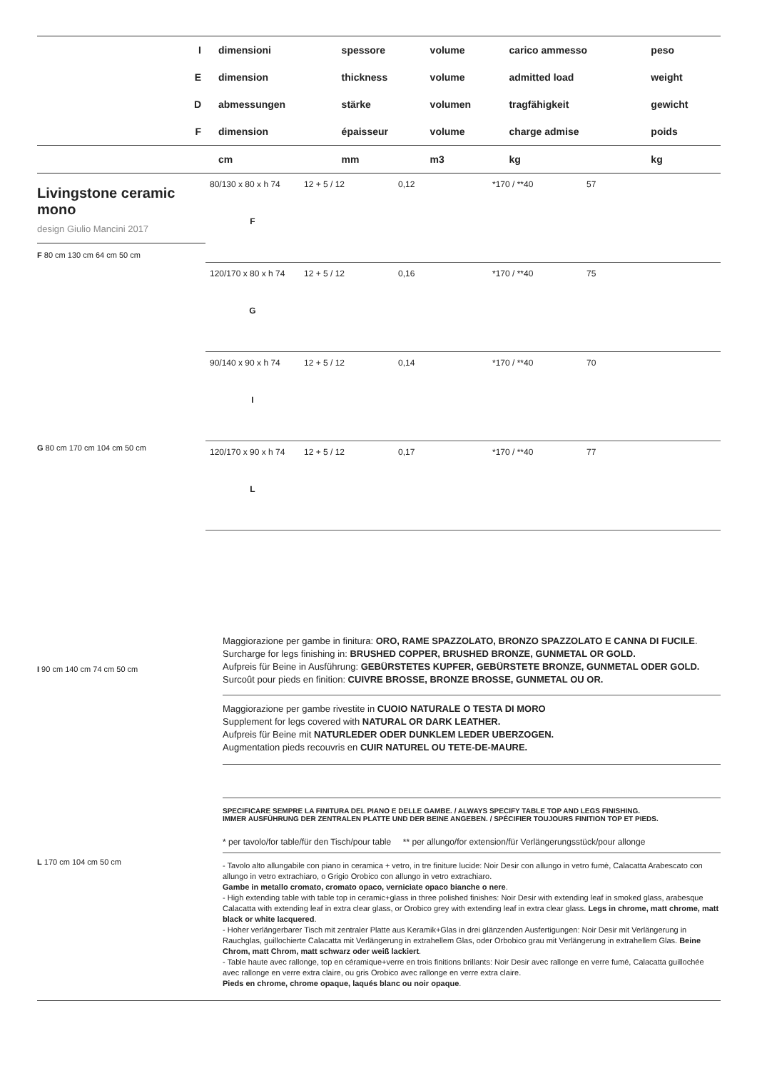| I | dimensioni | spessore | volume | carico ammesso | peso |
| E | dimension | thickness | volume | admitted load | weight |
| D | abmessungen | stärke | volumen | tragfähigkeit | gewicht |
| F | dimension | épaisseur | volume | charge admise | poids |
| | cm | mm | m3 | kg | kg |
Livingstone ceramic
mono
design Giulio Mancini 2017
F 80 cm 130 cm 64 cm 50 cm
G 80 cm 170 cm 104 cm 50 cm
80/130 x 80 x h 74
F
12 + 5 / 12 0,12 *170 / **40 57
120/170 x 80 x h 74
G
12 + 5 / 12 0,16 *170 / **40 75
90/140 x 90 x h 74
I
12 + 5 / 12 0,14 *170 / **40 70
120/170 x 90 x h 74
L
12 + 5 / 12 0,17 *170 / **40 77
I 90 cm 140 cm 74 cm 50 cm
L 170 cm 104 cm 50 cm
Maggiorazione per gambe in finitura: ORO, RAME SPAZZOLATO, BRONZO SPAZZOLATO E CANNA DI FUCILE.
Surcharge for legs finishing in: BRUSHED COPPER, BRUSHED BRONZE, GUNMETAL OR GOLD.
Aufpreis für Beine in Ausführung: GEBÜRSTETES KUPFER, GEBÜRSTETE BRONZE, GUNMETAL ODER GOLD.
Surcoût pour pieds en finition: CUIVRE BROSSE, BRONZE BROSSE, GUNMETAL OU OR.
Maggiorazione per gambe rivestite in CUOIO NATURALE O TESTA DI MORO
Supplement for legs covered with NATURAL OR DARK LEATHER.
Aufpreis für Beine mit NATURLEDER ODER DUNKLEM LEDER UBERZOGEN.
Augmentation pieds recouvris en CUIR NATUREL OU TETE-DE-MAURE.
SPECIFICARE SEMPRE LA FINITURA DEL PIANO E DELLE GAMBE. / ALWAYS SPECIFY TABLE TOP AND LEGS FINISHING.
IMMER AUSFÜHRUNG DER ZENTRALEN PLATTE UND DER BEINE ANGEBEN. / SPÉCIFIER TOUJOURS FINITION TOP ET PIEDS.
* per tavolo/for table/für den Tisch/pour table ** per allungo/for extension/für Verlängerungsstück/pour allonge
- Tavolo alto allungabile con piano in ceramica + vetro, in tre finiture lucide: Noir Desir con allungo in vetro fumè, Calacatta Arabescato con allungo in vetro extrachiaro, o Grigio Orobico con allungo in vetro extrachiaro.
Gambe in metallo cromato, cromato opaco, verniciate opaco bianche o nere.
- High extending table with table top in ceramic+glass in three polished finishes: Noir Desir with extending leaf in smoked glass, arabesque Calacatta with extending leaf in extra clear glass, or Orobico grey with extending leaf in extra clear glass. Legs in chrome, matt chrome, matt black or white lacquered.
- Hoher verlängerbarer Tisch mit zentraler Platte aus Keramik+Glas in drei glänzenden Ausfertigungen: Noir Desir mit Verlängerung in Rauchglas, guillochierte Calacatta mit Verlängerung in extrahellem Glas, oder Orbobico grau mit Verlängerung in extrahellem Glas. Beine Chrom, matt Chrom, matt schwarz oder weiß lackiert.
- Table haute avec rallonge, top en céramique+verre en trois finitions brillants: Noir Desir avec rallonge en verre fumé, Calacatta guillochée avec rallonge en verre extra claire, ou gris Orobico avec rallonge en verre extra claire.
Pieds en chrome, chrome opaque, laqués blanc ou noir opaque.